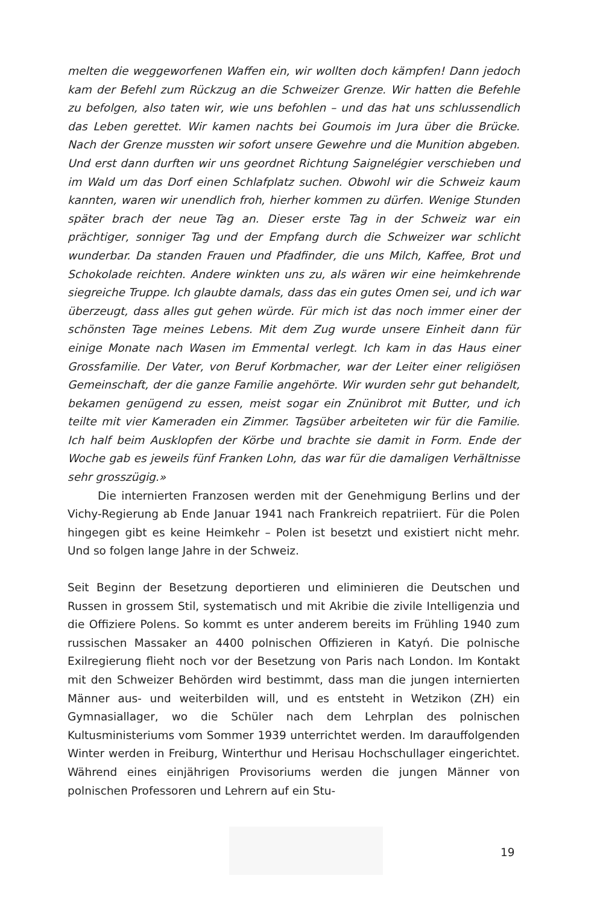melten die weggeworfenen Waffen ein, wir wollten doch kämpfen! Dann jedoch kam der Befehl zum Rückzug an die Schweizer Grenze. Wir hatten die Befehle zu befolgen, also taten wir, wie uns befohlen – und das hat uns schlussendlich das Leben gerettet. Wir kamen nachts bei Goumois im Jura über die Brücke. Nach der Grenze mussten wir sofort unsere Gewehre und die Munition abgeben. Und erst dann durften wir uns geordnet Richtung Saignelégier verschieben und im Wald um das Dorf einen Schlafplatz suchen. Obwohl wir die Schweiz kaum kannten, waren wir unendlich froh, hierher kommen zu dürfen. Wenige Stunden später brach der neue Tag an. Dieser erste Tag in der Schweiz war ein prächtiger, sonniger Tag und der Empfang durch die Schweizer war schlicht wunderbar. Da standen Frauen und Pfadfinder, die uns Milch, Kaffee, Brot und Schokolade reichten. Andere winkten uns zu, als wären wir eine heimkehrende siegreiche Truppe. Ich glaubte damals, dass das ein gutes Omen sei, und ich war überzeugt, dass alles gut gehen würde. Für mich ist das noch immer einer der schönsten Tage meines Lebens. Mit dem Zug wurde unsere Einheit dann für einige Monate nach Wasen im Emmental verlegt. Ich kam in das Haus einer Grossfamilie. Der Vater, von Beruf Korbmacher, war der Leiter einer religiösen Gemeinschaft, der die ganze Familie angehörte. Wir wurden sehr gut behandelt, bekamen genügend zu essen, meist sogar ein Znünibrot mit Butter, und ich teilte mit vier Kameraden ein Zimmer. Tagsüber arbeiteten wir für die Familie. Ich half beim Ausklopfen der Körbe und brachte sie damit in Form. Ende der Woche gab es jeweils fünf Franken Lohn, das war für die damaligen Verhältnisse sehr grosszügig.»
Die internierten Franzosen werden mit der Genehmigung Berlins und der Vichy-Regierung ab Ende Januar 1941 nach Frankreich repatriiert. Für die Polen hingegen gibt es keine Heimkehr – Polen ist besetzt und existiert nicht mehr. Und so folgen lange Jahre in der Schweiz.
Seit Beginn der Besetzung deportieren und eliminieren die Deutschen und Russen in grossem Stil, systematisch und mit Akribie die zivile Intelligenzia und die Offiziere Polens. So kommt es unter anderem bereits im Frühling 1940 zum russischen Massaker an 4400 polnischen Offizieren in Katyń. Die polnische Exilregierung flieht noch vor der Besetzung von Paris nach London. Im Kontakt mit den Schweizer Behörden wird bestimmt, dass man die jungen internierten Männer aus- und weiterbilden will, und es entsteht in Wetzikon (ZH) ein Gymnasiallager, wo die Schüler nach dem Lehrplan des polnischen Kultusministeriums vom Sommer 1939 unterrichtet werden. Im darauffolgenden Winter werden in Freiburg, Winterthur und Herisau Hochschullager eingerichtet. Während eines einjährigen Provisoriums werden die jungen Männer von polnischen Professoren und Lehrern auf ein Stu-
19